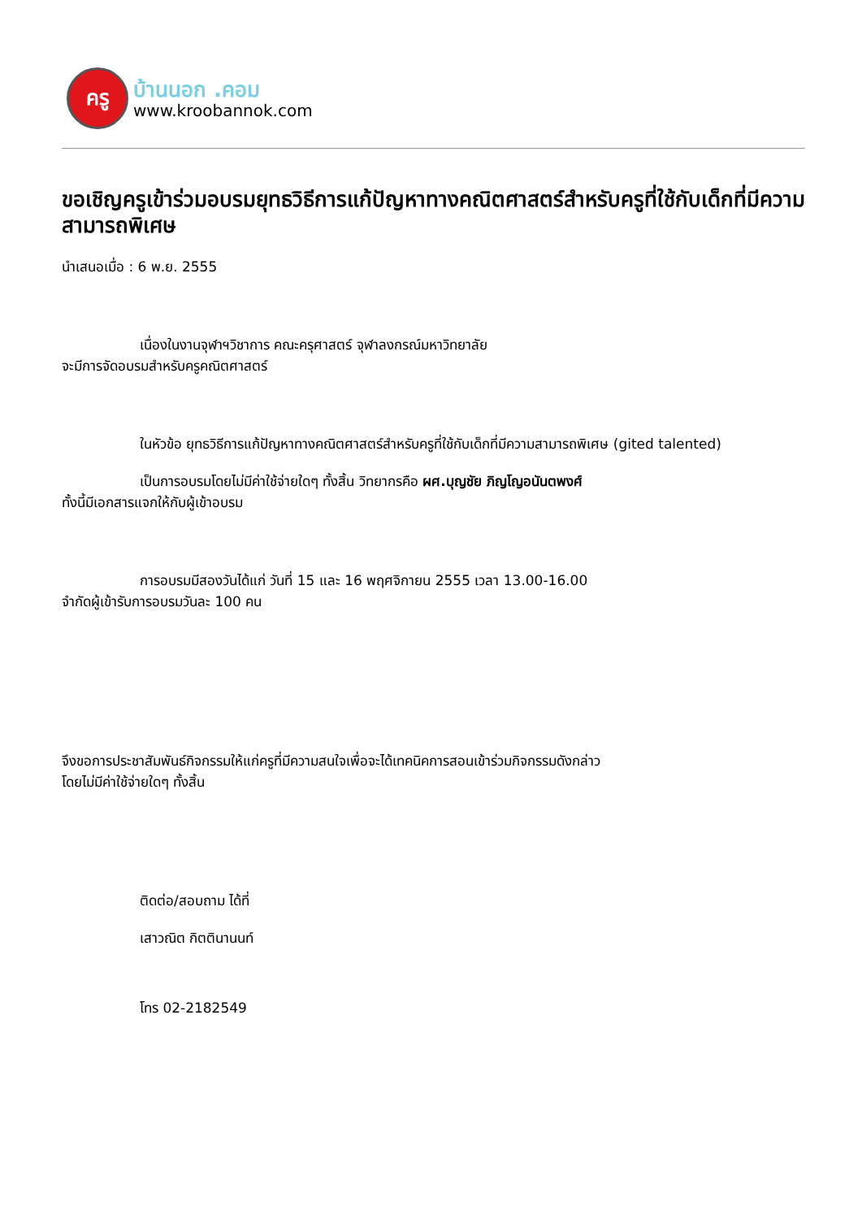ครู
บ้านนอก .คอม
www.kroobannok.com
ขอเชิญครูเข้าร่วมอบรมยุทธวิธีการแก้ปัญหาทางคณิตศาสตร์สำหรับครูที่ใช้กับเด็กที่มีความสามารถพิเศษ
นำเสนอเมื่อ : 6 พ.ย. 2555
เนื่องในงานจุฬาฯวิชาการ คณะครุศาสตร์ จุฬาลงกรณ์มหาวิทยาลัย
จะมีการจัดอบรมสำหรับครูคณิตศาสตร์
ในหัวข้อ ยุทธวิธีการแก้ปัญหาทางคณิตศาสตร์สำหรับครูที่ใช้กับเด็กที่มีความสามารถพิเศษ (gited talented)
เป็นการอบรมโดยไม่มีค่าใช้จ่ายใดๆ ทั้งสิ้น วิทยากรคือ ผศ.บุญชัย ภิญโญอนันตพงศ์
ทั้งนี้มีเอกสารแจกให้กับผู้เข้าอบรม
การอบรมมีสองวันได้แก่ วันที่ 15 และ 16 พฤศจิกายน 2555 เวลา 13.00-16.00
จำกัดผู้เข้ารับการอบรมวันละ 100 คน
จึงขอการประชาสัมพันธ์กิจกรรมให้แก่ครูที่มีความสนใจเพื่อจะได้เทคนิคการสอนเข้าร่วมกิจกรรมดังกล่าว
โดยไม่มีค่าใช้จ่ายใดๆ ทั้งสิ้น
ติดต่อ/สอบถาม ได้ที่
เสาวณิต กิตตินานนท์
โทร 02-2182549